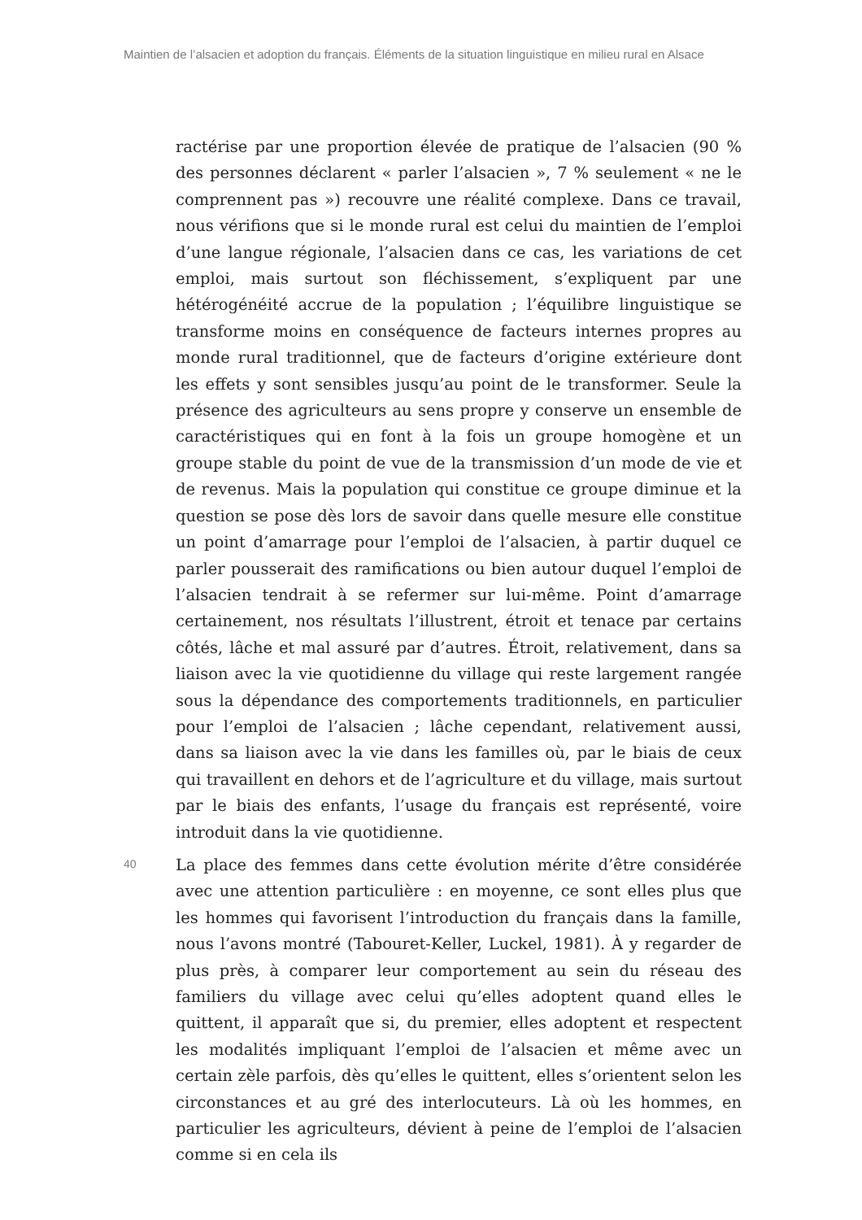Maintien de l’alsacien et adoption du français. Éléments de la situation linguistique en milieu rural en Alsace
ractérise par une proportion élevée de pratique de l’alsacien (90 % des personnes déclarent « parler l’alsacien », 7 % seulement « ne le comprennent pas ») recouvre une réalité complexe. Dans ce travail, nous vérifions que si le monde rural est celui du maintien de l’emploi d’une langue régionale, l’alsacien dans ce cas, les variations de cet emploi, mais surtout son fléchissement, s’expliquent par une hétérogénéité accrue de la population ; l’équilibre linguistique se transforme moins en conséquence de facteurs internes propres au monde rural traditionnel, que de facteurs d’origine extérieure dont les effets y sont sensibles jusqu’au point de le transformer. Seule la présence des agriculteurs au sens propre y conserve un ensemble de caractéristiques qui en font à la fois un groupe homogène et un groupe stable du point de vue de la transmission d’un mode de vie et de revenus. Mais la population qui constitue ce groupe diminue et la question se pose dès lors de savoir dans quelle mesure elle constitue un point d’amarrage pour l’emploi de l’alsacien, à partir duquel ce parler pousserait des ramifications ou bien autour duquel l’emploi de l’alsacien tendrait à se refermer sur lui-même. Point d’amarrage certainement, nos résultats l’illustrent, étroit et tenace par certains côtés, lâche et mal assuré par d’autres. Étroit, relativement, dans sa liaison avec la vie quotidienne du village qui reste largement rangée sous la dépendance des comportements traditionnels, en particulier pour l’emploi de l’alsacien ; lâche cependant, relativement aussi, dans sa liaison avec la vie dans les familles où, par le biais de ceux qui travaillent en dehors et de l’agriculture et du village, mais surtout par le biais des enfants, l’usage du français est représenté, voire introduit dans la vie quotidienne.
40
La place des femmes dans cette évolution mérite d’être considérée avec une attention particulière : en moyenne, ce sont elles plus que les hommes qui favorisent l’introduction du français dans la famille, nous l’avons montré (Tabouret-Keller, Luckel, 1981). À y regarder de plus près, à comparer leur comportement au sein du réseau des familiers du village avec celui qu’elles adoptent quand elles le quittent, il apparaît que si, du premier, elles adoptent et respectent les modalités impliquant l’emploi de l’alsacien et même avec un certain zèle parfois, dès qu’elles le quittent, elles s’orientent selon les circonstances et au gré des interlocuteurs. Là où les hommes, en particulier les agriculteurs, dévient à peine de l’emploi de l’alsacien comme si en cela ils